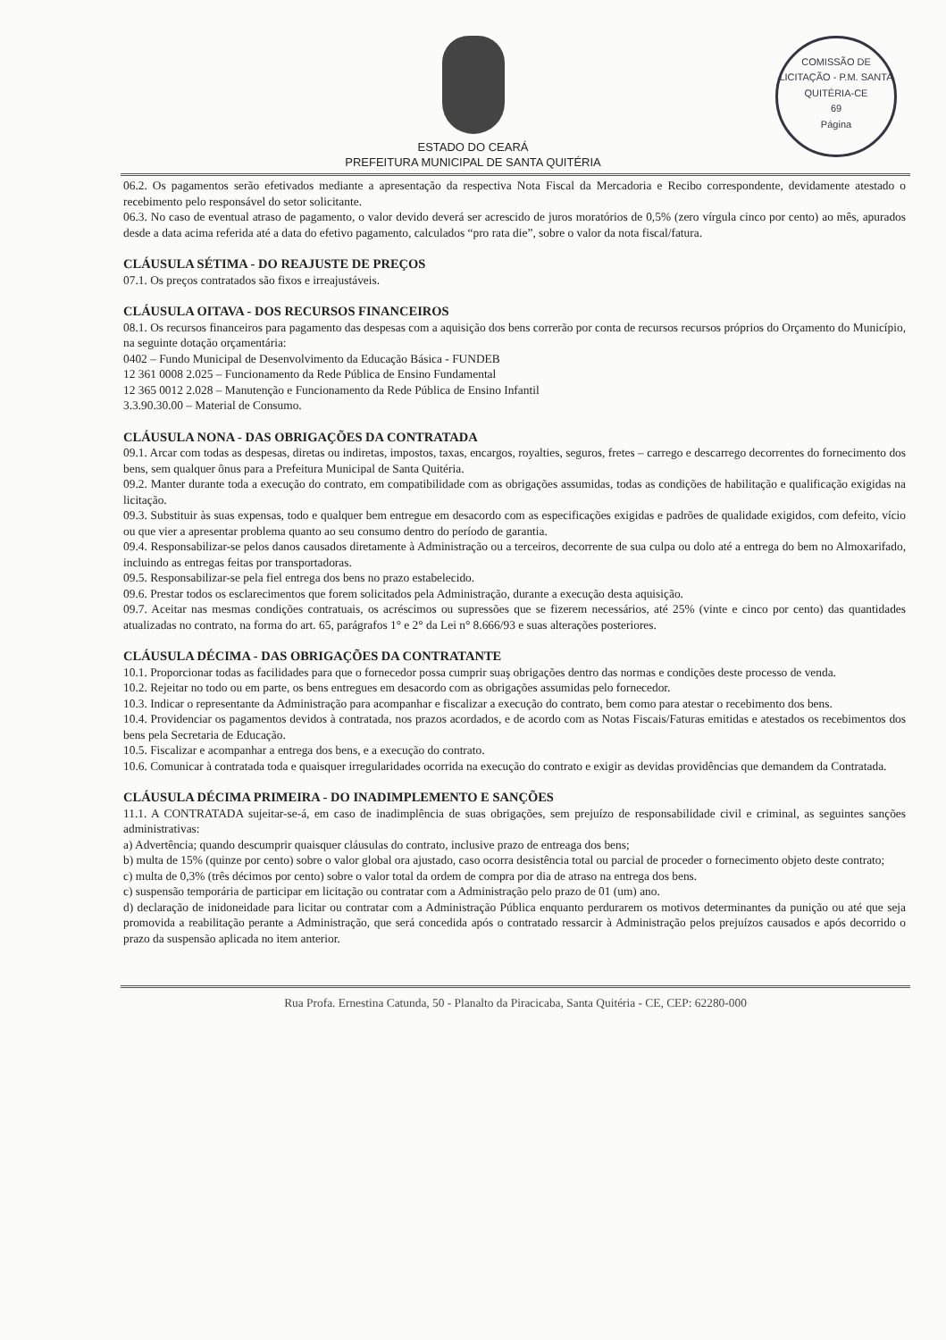COMISSÃO DE LICITAÇÃO - P.M. SANTA QUITÉRIA-CE
69
Página
ESTADO DO CEARÁ
PREFEITURA MUNICIPAL DE SANTA QUITÉRIA
06.2. Os pagamentos serão efetivados mediante a apresentação da respectiva Nota Fiscal da Mercadoria e Recibo correspondente, devidamente atestado o recebimento pelo responsável do setor solicitante.
06.3. No caso de eventual atraso de pagamento, o valor devido deverá ser acrescido de juros moratórios de 0,5% (zero vírgula cinco por cento) ao mês, apurados desde a data acima referida até a data do efetivo pagamento, calculados “pro rata die”, sobre o valor da nota fiscal/fatura.
CLÁUSULA SÉTIMA - DO REAJUSTE DE PREÇOS
07.1. Os preços contratados são fixos e irreajustáveis.
CLÁUSULA OITAVA - DOS RECURSOS FINANCEIROS
08.1. Os recursos financeiros para pagamento das despesas com a aquisição dos bens correrão por conta de recursos recursos próprios do Orçamento do Município, na seguinte dotação orçamentária:
0402 – Fundo Municipal de Desenvolvimento da Educação Básica - FUNDEB
12 361 0008 2.025 – Funcionamento da Rede Pública de Ensino Fundamental
12 365 0012 2.028 – Manutenção e Funcionamento da Rede Pública de Ensino Infantil
3.3.90.30.00 – Material de Consumo.
CLÁUSULA NONA - DAS OBRIGAÇÕES DA CONTRATADA
09.1. Arcar com todas as despesas, diretas ou indiretas, impostos, taxas, encargos, royalties, seguros, fretes – carrego e descarrego decorrentes do fornecimento dos bens, sem qualquer ônus para a Prefeitura Municipal de Santa Quitéria.
09.2. Manter durante toda a execução do contrato, em compatibilidade com as obrigações assumidas, todas as condições de habilitação e qualificação exigidas na licitação.
09.3. Substituir às suas expensas, todo e qualquer bem entregue em desacordo com as especificações exigidas e padrões de qualidade exigidos, com defeito, vício ou que vier a apresentar problema quanto ao seu consumo dentro do período de garantia.
09.4. Responsabilizar-se pelos danos causados diretamente à Administração ou a terceiros, decorrente de sua culpa ou dolo até a entrega do bem no Almoxarifado, incluindo as entregas feitas por transportadoras.
09.5. Responsabilizar-se pela fiel entrega dos bens no prazo estabelecido.
09.6. Prestar todos os esclarecimentos que forem solicitados pela Administração, durante a execução desta aquisição.
09.7. Aceitar nas mesmas condições contratuais, os acréscimos ou supressões que se fizerem necessários, até 25% (vinte e cinco por cento) das quantidades atualizadas no contrato, na forma do art. 65, parágrafos 1° e 2° da Lei n° 8.666/93 e suas alterações posteriores.
CLÁUSULA DÉCIMA - DAS OBRIGAÇÕES DA CONTRATANTE
10.1. Proporcionar todas as facilidades para que o fornecedor possa cumprir suaş obrigações dentro das normas e condições deste processo de venda.
10.2. Rejeitar no todo ou em parte, os bens entregues em desacordo com as obrigações assumidas pelo fornecedor.
10.3. Indicar o representante da Administração para acompanhar e fiscalizar a execução do contrato, bem como para atestar o recebimento dos bens.
10.4. Providenciar os pagamentos devidos à contratada, nos prazos acordados, e de acordo com as Notas Fiscais/Faturas emitidas e atestados os recebimentos dos bens pela Secretaria de Educação.
10.5. Fiscalizar e acompanhar a entrega dos bens, e a execução do contrato.
10.6. Comunicar à contratada toda e quaisquer irregularidades ocorrida na execução do contrato e exigir as devidas providências que demandem da Contratada.
CLÁUSULA DÉCIMA PRIMEIRA - DO INADIMPLEMENTO E SANÇÕES
11.1. A CONTRATADA sujeitar-se-á, em caso de inadimplência de suas obrigações, sem prejuízo de responsabilidade civil e criminal, as seguintes sanções administrativas:
a) Advertência; quando descumprir quaisquer cláusulas do contrato, inclusive prazo de entreaga dos bens;
b) multa de 15% (quinze por cento) sobre o valor global ora ajustado, caso ocorra desistência total ou parcial de proceder o fornecimento objeto deste contrato;
c) multa de 0,3% (três décimos por cento) sobre o valor total da ordem de compra por dia de atraso na entrega dos bens.
c) suspensão temporária de participar em licitação ou contratar com a Administração pelo prazo de 01 (um) ano.
d) declaração de inidoneidade para licitar ou contratar com a Administração Pública enquanto perdurarem os motivos determinantes da punição ou até que seja promovida a reabilitação perante a Administração, que será concedida após o contratado ressarcir à Administração pelos prejuízos causados e após decorrido o prazo da suspensão aplicada no item anterior.
Rua Profa. Ernestina Catunda, 50 - Planalto da Piracicaba, Santa Quitéria - CE, CEP: 62280-000